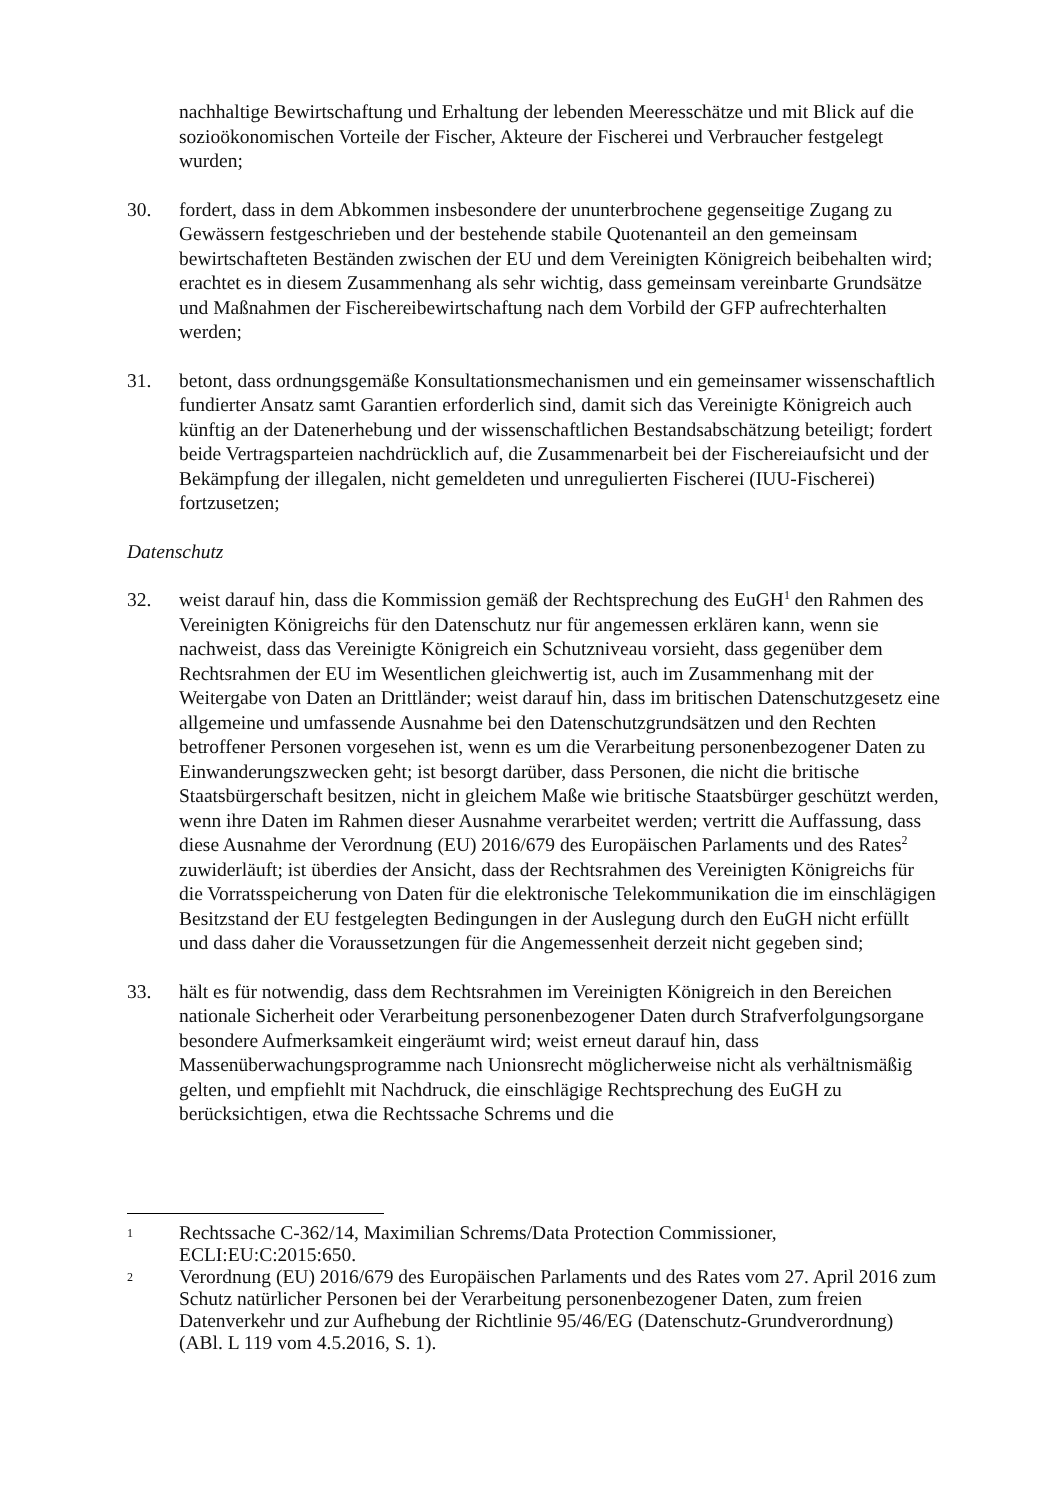nachhaltige Bewirtschaftung und Erhaltung der lebenden Meeresschätze und mit Blick auf die sozioökonomischen Vorteile der Fischer, Akteure der Fischerei und Verbraucher festgelegt wurden;
30. fordert, dass in dem Abkommen insbesondere der ununterbrochene gegenseitige Zugang zu Gewässern festgeschrieben und der bestehende stabile Quotenanteil an den gemeinsam bewirtschafteten Beständen zwischen der EU und dem Vereinigten Königreich beibehalten wird; erachtet es in diesem Zusammenhang als sehr wichtig, dass gemeinsam vereinbarte Grundsätze und Maßnahmen der Fischereibewirtschaftung nach dem Vorbild der GFP aufrechterhalten werden;
31. betont, dass ordnungsgemäße Konsultationsmechanismen und ein gemeinsamer wissenschaftlich fundierter Ansatz samt Garantien erforderlich sind, damit sich das Vereinigte Königreich auch künftig an der Datenerhebung und der wissenschaftlichen Bestandsabschätzung beteiligt; fordert beide Vertragsparteien nachdrücklich auf, die Zusammenarbeit bei der Fischereiaufsicht und der Bekämpfung der illegalen, nicht gemeldeten und unregulierten Fischerei (IUU-Fischerei) fortzusetzen;
Datenschutz
32. weist darauf hin, dass die Kommission gemäß der Rechtsprechung des EuGH<sup>1</sup> den Rahmen des Vereinigten Königreichs für den Datenschutz nur für angemessen erklären kann, wenn sie nachweist, dass das Vereinigte Königreich ein Schutzniveau vorsieht, dass gegenüber dem Rechtsrahmen der EU im Wesentlichen gleichwertig ist, auch im Zusammenhang mit der Weitergabe von Daten an Drittländer; weist darauf hin, dass im britischen Datenschutzgesetz eine allgemeine und umfassende Ausnahme bei den Datenschutzgrundsätzen und den Rechten betroffener Personen vorgesehen ist, wenn es um die Verarbeitung personenbezogener Daten zu Einwanderungszwecken geht; ist besorgt darüber, dass Personen, die nicht die britische Staatsbürgerschaft besitzen, nicht in gleichem Maße wie britische Staatsbürger geschützt werden, wenn ihre Daten im Rahmen dieser Ausnahme verarbeitet werden; vertritt die Auffassung, dass diese Ausnahme der Verordnung (EU) 2016/679 des Europäischen Parlaments und des Rates<sup>2</sup> zuwiderläuft; ist überdies der Ansicht, dass der Rechtsrahmen des Vereinigten Königreichs für die Vorratsspeicherung von Daten für die elektronische Telekommunikation die im einschlägigen Besitzstand der EU festgelegten Bedingungen in der Auslegung durch den EuGH nicht erfüllt und dass daher die Voraussetzungen für die Angemessenheit derzeit nicht gegeben sind;
33. hält es für notwendig, dass dem Rechtsrahmen im Vereinigten Königreich in den Bereichen nationale Sicherheit oder Verarbeitung personenbezogener Daten durch Strafverfolgungsorgane besondere Aufmerksamkeit eingeräumt wird; weist erneut darauf hin, dass Massenüberwachungsprogramme nach Unionsrecht möglicherweise nicht als verhältnismäßig gelten, und empfiehlt mit Nachdruck, die einschlägige Rechtsprechung des EuGH zu berücksichtigen, etwa die Rechtssache Schrems und die
1
Rechtssache C-362/14, Maximilian Schrems/Data Protection Commissioner, ECLI:EU:C:2015:650.
2
Verordnung (EU) 2016/679 des Europäischen Parlaments und des Rates vom 27. April 2016 zum Schutz natürlicher Personen bei der Verarbeitung personenbezogener Daten, zum freien Datenverkehr und zur Aufhebung der Richtlinie 95/46/EG (Datenschutz-Grundverordnung) (ABl. L 119 vom 4.5.2016, S. 1).